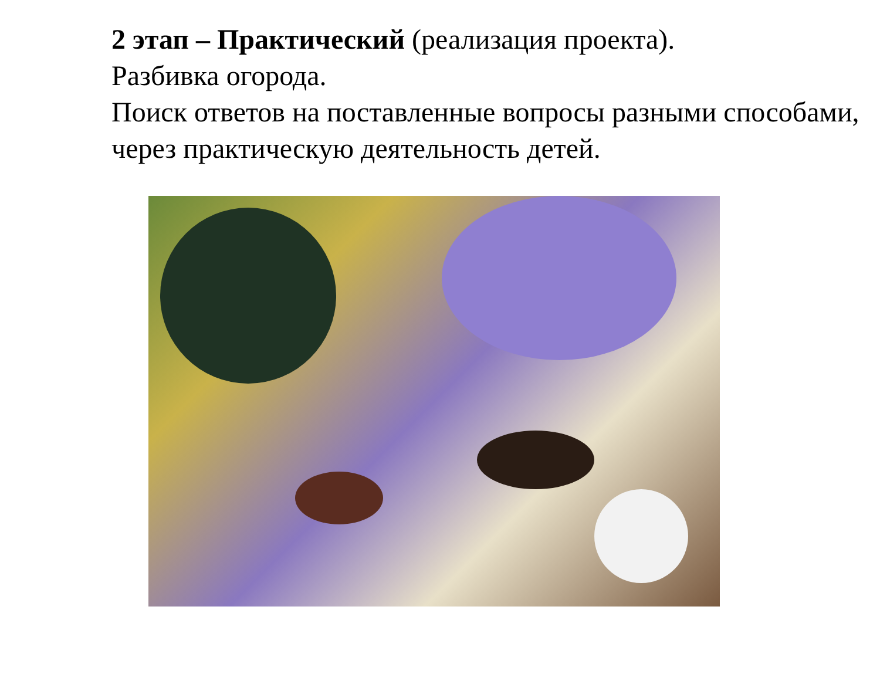2 этап – Практический (реализация проекта).
Разбивка огорода.
Поиск ответов на поставленные вопросы разными способами, через практическую деятельность детей.